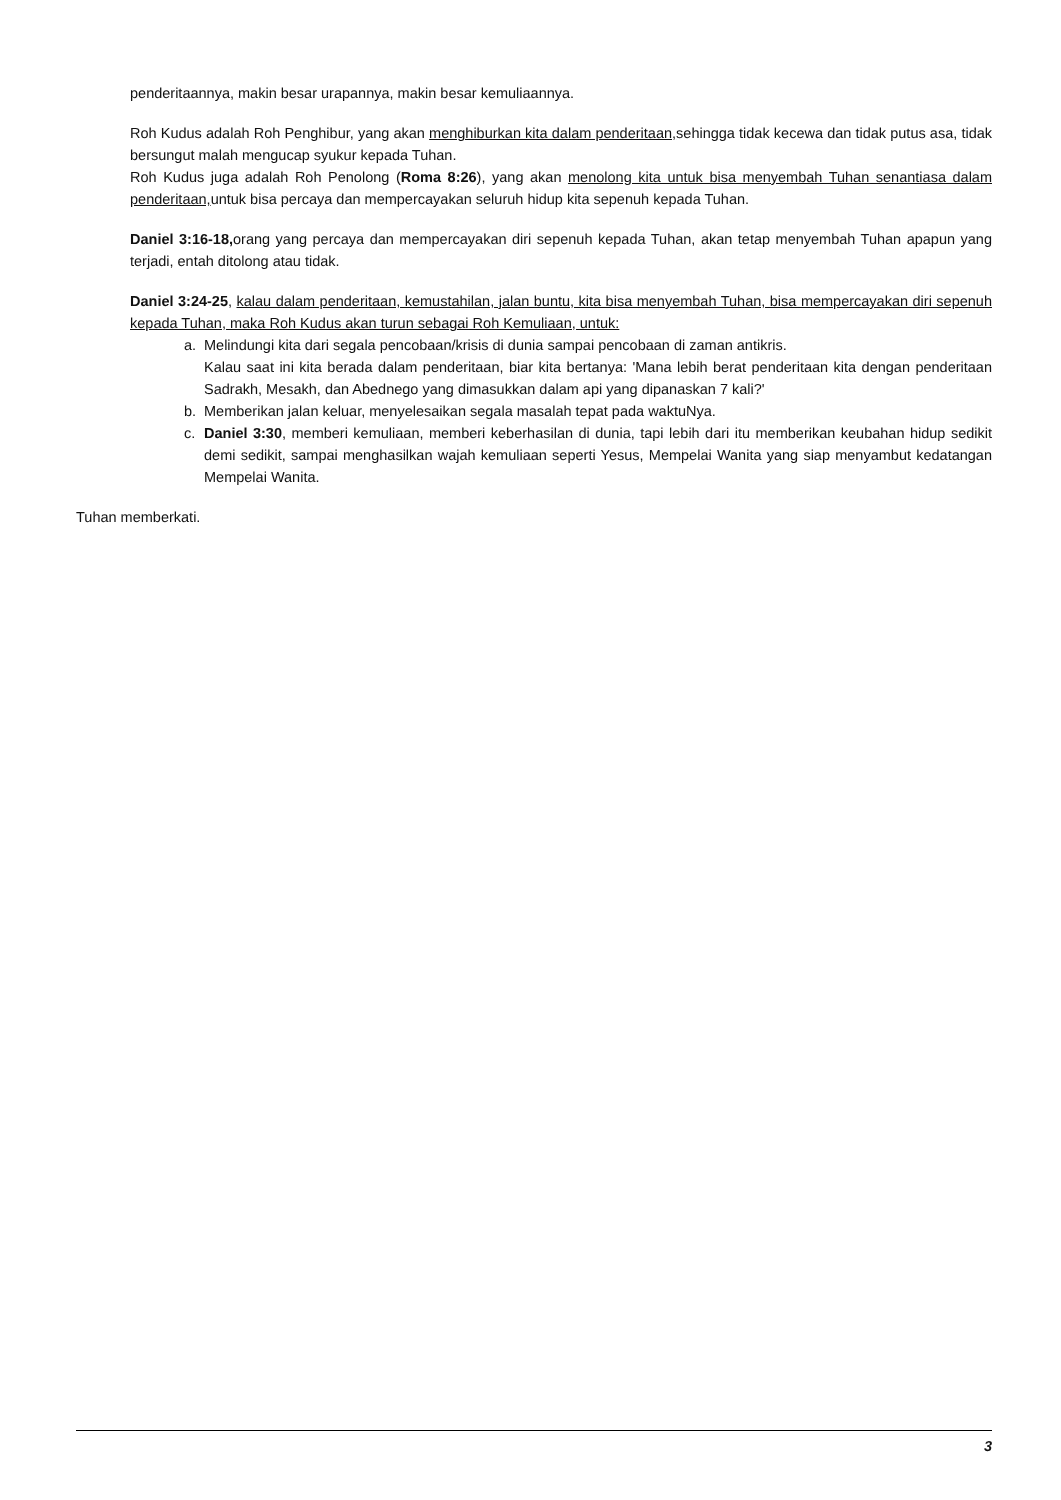penderitaannya, makin besar urapannya, makin besar kemuliaannya.
Roh Kudus adalah Roh Penghibur, yang akan menghiburkan kita dalam penderitaan, sehingga tidak kecewa dan tidak putus asa, tidak bersungut malah mengucap syukur kepada Tuhan.
Roh Kudus juga adalah Roh Penolong (Roma 8:26), yang akan menolong kita untuk bisa menyembah Tuhan senantiasa dalam penderitaan, untuk bisa percaya dan mempercayakan seluruh hidup kita sepenuh kepada Tuhan.
Daniel 3:16-18, orang yang percaya dan mempercayakan diri sepenuh kepada Tuhan, akan tetap menyembah Tuhan apapun yang terjadi, entah ditolong atau tidak.
Daniel 3:24-25, kalau dalam penderitaan, kemustahilan, jalan buntu, kita bisa menyembah Tuhan, bisa mempercayakan diri sepenuh kepada Tuhan, maka Roh Kudus akan turun sebagai Roh Kemuliaan, untuk:
a. Melindungi kita dari segala pencobaan/krisis di dunia sampai pencobaan di zaman antikris.
Kalau saat ini kita berada dalam penderitaan, biar kita bertanya: 'Mana lebih berat penderitaan kita dengan penderitaan Sadrakh, Mesakh, dan Abednego yang dimasukkan dalam api yang dipanaskan 7 kali?'
b. Memberikan jalan keluar, menyelesaikan segala masalah tepat pada waktuNya.
c. Daniel 3:30, memberi kemuliaan, memberi keberhasilan di dunia, tapi lebih dari itu memberikan keubahan hidup sedikit demi sedikit, sampai menghasilkan wajah kemuliaan seperti Yesus, Mempelai Wanita yang siap menyambut kedatangan Mempelai Wanita.
Tuhan memberkati.
3